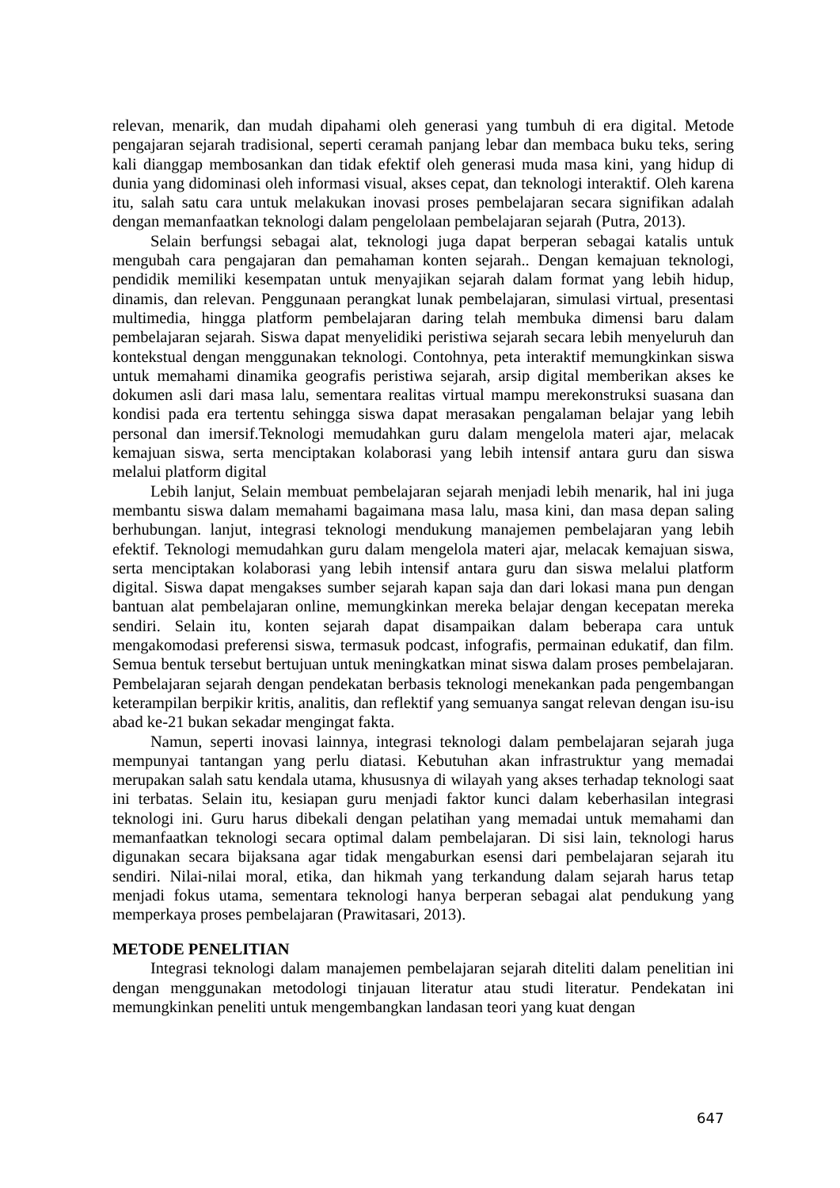relevan, menarik, dan mudah dipahami oleh generasi yang tumbuh di era digital. Metode pengajaran sejarah tradisional, seperti ceramah panjang lebar dan membaca buku teks, sering kali dianggap membosankan dan tidak efektif oleh generasi muda masa kini, yang hidup di dunia yang didominasi oleh informasi visual, akses cepat, dan teknologi interaktif. Oleh karena itu, salah satu cara untuk melakukan inovasi proses pembelajaran secara signifikan adalah dengan memanfaatkan teknologi dalam pengelolaan pembelajaran sejarah (Putra, 2013).
Selain berfungsi sebagai alat, teknologi juga dapat berperan sebagai katalis untuk mengubah cara pengajaran dan pemahaman konten sejarah.. Dengan kemajuan teknologi, pendidik memiliki kesempatan untuk menyajikan sejarah dalam format yang lebih hidup, dinamis, dan relevan. Penggunaan perangkat lunak pembelajaran, simulasi virtual, presentasi multimedia, hingga platform pembelajaran daring telah membuka dimensi baru dalam pembelajaran sejarah. Siswa dapat menyelidiki peristiwa sejarah secara lebih menyeluruh dan kontekstual dengan menggunakan teknologi. Contohnya, peta interaktif memungkinkan siswa untuk memahami dinamika geografis peristiwa sejarah, arsip digital memberikan akses ke dokumen asli dari masa lalu, sementara realitas virtual mampu merekonstruksi suasana dan kondisi pada era tertentu sehingga siswa dapat merasakan pengalaman belajar yang lebih personal dan imersif.Teknologi memudahkan guru dalam mengelola materi ajar, melacak kemajuan siswa, serta menciptakan kolaborasi yang lebih intensif antara guru dan siswa melalui platform digital
Lebih lanjut, Selain membuat pembelajaran sejarah menjadi lebih menarik, hal ini juga membantu siswa dalam memahami bagaimana masa lalu, masa kini, dan masa depan saling berhubungan. lanjut, integrasi teknologi mendukung manajemen pembelajaran yang lebih efektif. Teknologi memudahkan guru dalam mengelola materi ajar, melacak kemajuan siswa, serta menciptakan kolaborasi yang lebih intensif antara guru dan siswa melalui platform digital. Siswa dapat mengakses sumber sejarah kapan saja dan dari lokasi mana pun dengan bantuan alat pembelajaran online, memungkinkan mereka belajar dengan kecepatan mereka sendiri. Selain itu, konten sejarah dapat disampaikan dalam beberapa cara untuk mengakomodasi preferensi siswa, termasuk podcast, infografis, permainan edukatif, dan film. Semua bentuk tersebut bertujuan untuk meningkatkan minat siswa dalam proses pembelajaran. Pembelajaran sejarah dengan pendekatan berbasis teknologi menekankan pada pengembangan keterampilan berpikir kritis, analitis, dan reflektif yang semuanya sangat relevan dengan isu-isu abad ke-21 bukan sekadar mengingat fakta.
Namun, seperti inovasi lainnya, integrasi teknologi dalam pembelajaran sejarah juga mempunyai tantangan yang perlu diatasi. Kebutuhan akan infrastruktur yang memadai merupakan salah satu kendala utama, khususnya di wilayah yang akses terhadap teknologi saat ini terbatas. Selain itu, kesiapan guru menjadi faktor kunci dalam keberhasilan integrasi teknologi ini. Guru harus dibekali dengan pelatihan yang memadai untuk memahami dan memanfaatkan teknologi secara optimal dalam pembelajaran. Di sisi lain, teknologi harus digunakan secara bijaksana agar tidak mengaburkan esensi dari pembelajaran sejarah itu sendiri. Nilai-nilai moral, etika, dan hikmah yang terkandung dalam sejarah harus tetap menjadi fokus utama, sementara teknologi hanya berperan sebagai alat pendukung yang memperkaya proses pembelajaran (Prawitasari, 2013).
METODE PENELITIAN
Integrasi teknologi dalam manajemen pembelajaran sejarah diteliti dalam penelitian ini dengan menggunakan metodologi tinjauan literatur atau studi literatur. Pendekatan ini memungkinkan peneliti untuk mengembangkan landasan teori yang kuat dengan
647